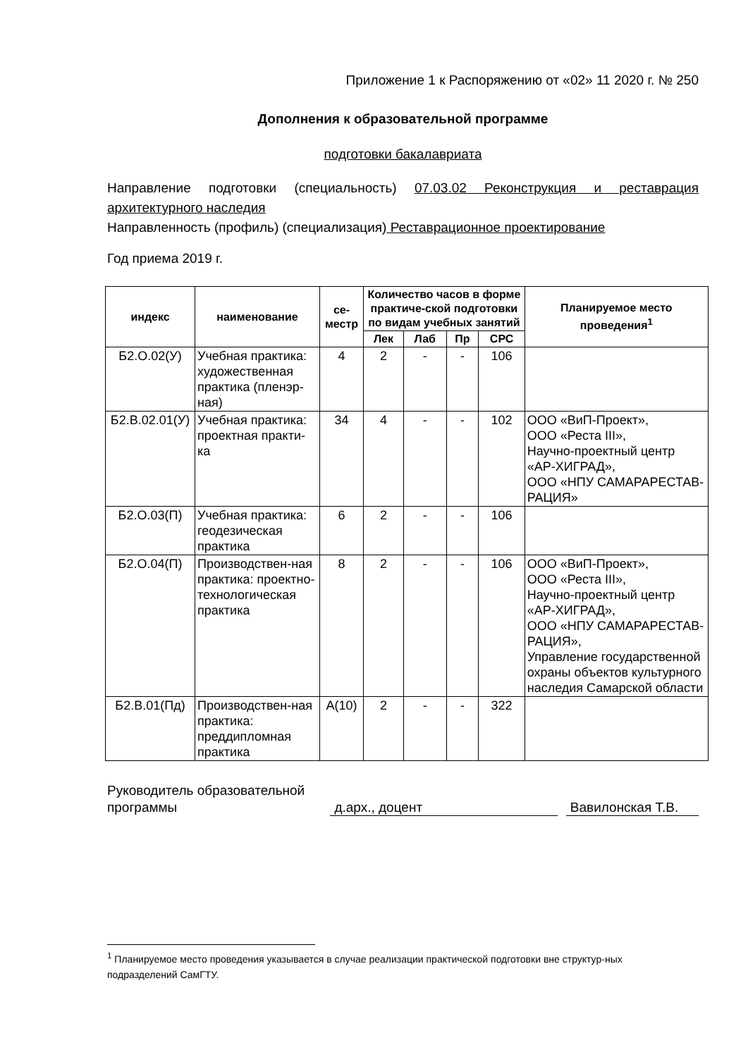Приложение 1 к Распоряжению от «02» 11 2020 г. № 250
Дополнения к образовательной программе
подготовки бакалавриата
Направление подготовки (специальность) 07.03.02 Реконструкция и реставрация архитектурного наследия
Направленность (профиль) (специализация) Реставрационное проектирование
Год приема 2019 г.
| индекс | наименование | се- местр | Количество часов в форме практиче-ской подготовки по видам учебных занятий | | | | Планируемое место проведения<sup>1</sup> |
| --- | --- | --- | --- | --- | --- | --- | --- |
| | | | Лек | Лаб | Пр | СРС | |
| Б2.О.02(У) | Учебная практика: художественная практика (пленэр-ная) | 4 | 2 | - | - | 106 | |
| Б2.В.02.01(У) | Учебная практика: проектная практи-ка | 34 | 4 | - | - | 102 | ООО «ВиП-Проект», ООО «Реста III», Научно-проектный центр «АР-ХИГРАД», ООО «НПУ САМАРАРЕСТАВ-РАЦИЯ» |
| Б2.О.03(П) | Учебная практика: геодезическая практика | 6 | 2 | - | - | 106 | |
| Б2.О.04(П) | Производствен-ная практика: проектно-технологическая практика | 8 | 2 | - | - | 106 | ООО «ВиП-Проект», ООО «Реста III», Научно-проектный центр «АР-ХИГРАД», ООО «НПУ САМАРАРЕСТАВ-РАЦИЯ», Управление государственной охраны объектов культурного наследия Самарской области |
| Б2.В.01(Пд) | Производствен-ная практика: преддипломная практика | А(10) | 2 | - | - | 322 | |
Руководитель образовательной программы
д.арх., доцент
Вавилонская Т.В.
<sup>1</sup> Планируемое место проведения указывается в случае реализации практической подготовки вне структур-ных подразделений СамГТУ.